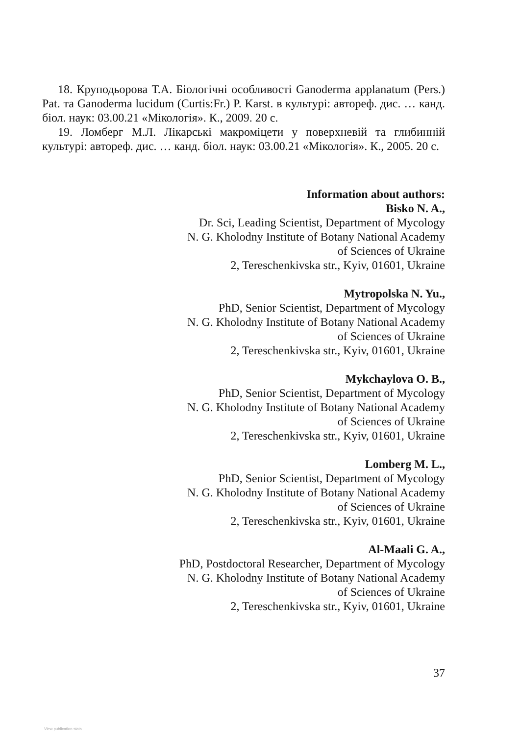18. Круподьорова Т.А. Біологічні особливості Ganoderma applanatum (Pers.) Pat. та Ganoderma lucidum (Curtis:Fr.) P. Karst. в культурі: автореф. дис. … канд. біол. наук: 03.00.21 «Мікологія». К., 2009. 20 с.
19. Ломберг М.Л. Лікарські макроміцети у поверхневій та глибинній культурі: автореф. дис. … канд. біол. наук: 03.00.21 «Мікологія». К., 2005. 20 с.
Information about authors:
Bisko N. A.,
Dr. Sci, Leading Scientist, Department of Mycology
N. G. Kholodny Institute of Botany National Academy
of Sciences of Ukraine
2, Tereschenkivska str., Kyiv, 01601, Ukraine
Mytropolska N. Yu.,
PhD, Senior Scientist, Department of Mycology
N. G. Kholodny Institute of Botany National Academy
of Sciences of Ukraine
2, Tereschenkivska str., Kyiv, 01601, Ukraine
Mykchaylova O. B.,
PhD, Senior Scientist, Department of Mycology
N. G. Kholodny Institute of Botany National Academy
of Sciences of Ukraine
2, Tereschenkivska str., Kyiv, 01601, Ukraine
Lomberg M. L.,
PhD, Senior Scientist, Department of Mycology
N. G. Kholodny Institute of Botany National Academy
of Sciences of Ukraine
2, Tereschenkivska str., Kyiv, 01601, Ukraine
Al-Maali G. A.,
PhD, Postdoctoral Researcher, Department of Mycology
N. G. Kholodny Institute of Botany National Academy
of Sciences of Ukraine
2, Tereschenkivska str., Kyiv, 01601, Ukraine
37
View publication stats